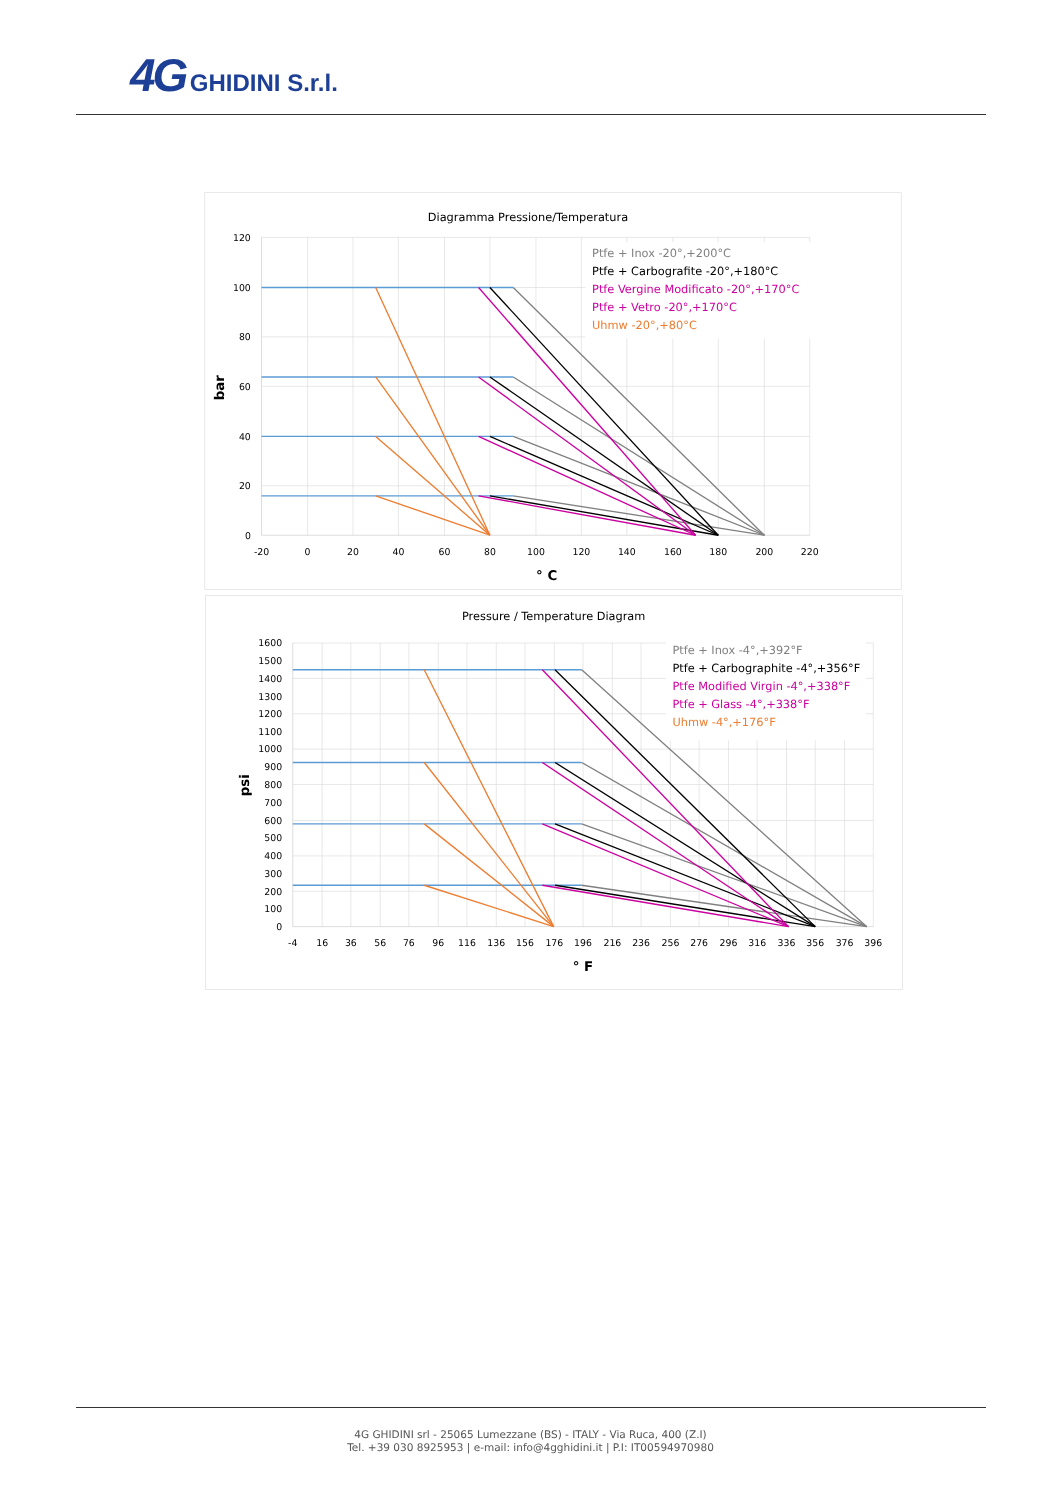4G GHIDINI S.r.l.
Diagramma Pressione/Temperatura
120
100
80
60
40
20
0
-20
0
20
40
60
80
100
120
140
160
180
200
220
° C
bar
Ptfe + Inox -20°,+200°C
Ptfe + Carbografite -20°,+180°C
Ptfe Vergine Modificato -20°,+170°C
Ptfe + Vetro -20°,+170°C
Uhmw -20°,+80°C
Pressure / Temperature Diagram
1600
1500
1400
1300
1200
1100
1000
900
800
700
600
500
400
300
200
100
0
-4
16
36
56
76
96
116
136
156
176
196
216
236
256
276
296
316
336
356
376
396
° F
psi
Ptfe + Inox -4°,+392°F
Ptfe + Carbographite -4°,+356°F
Ptfe Modified Virgin -4°,+338°F
Ptfe + Glass -4°,+338°F
Uhmw -4°,+176°F
4G GHIDINI srl - 25065 Lumezzane (BS) - ITALY - Via Ruca, 400 (Z.I)
Tel. +39 030 8925953 | e-mail: info@4gghidini.it | P.I: IT00594970980